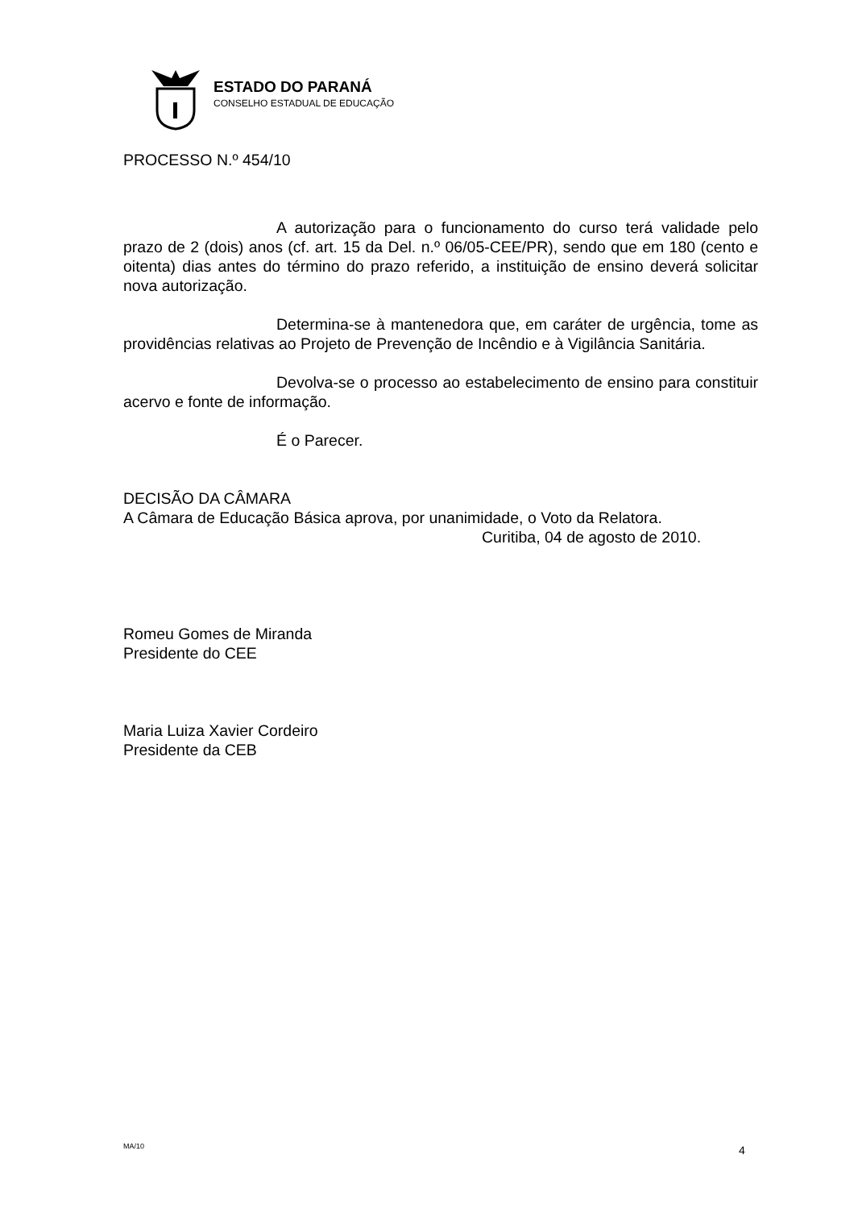ESTADO DO PARANÁ
CONSELHO ESTADUAL DE EDUCAÇÃO
PROCESSO N.º 454/10
A autorização para o funcionamento do curso terá validade pelo prazo de 2 (dois) anos (cf. art. 15 da Del. n.º 06/05-CEE/PR), sendo que em 180 (cento e oitenta) dias antes do término do prazo referido, a instituição de ensino deverá solicitar nova autorização.
Determina-se à mantenedora que, em caráter de urgência, tome as providências relativas ao Projeto de Prevenção de Incêndio e à Vigilância Sanitária.
Devolva-se o processo ao estabelecimento de ensino para constituir acervo e fonte de informação.
É o Parecer.
DECISÃO DA CÂMARA
A Câmara de Educação Básica aprova, por unanimidade, o Voto da Relatora.
Curitiba, 04 de agosto de 2010.
Romeu Gomes de Miranda
Presidente do CEE
Maria Luiza Xavier Cordeiro
Presidente da CEB
MA/10 4